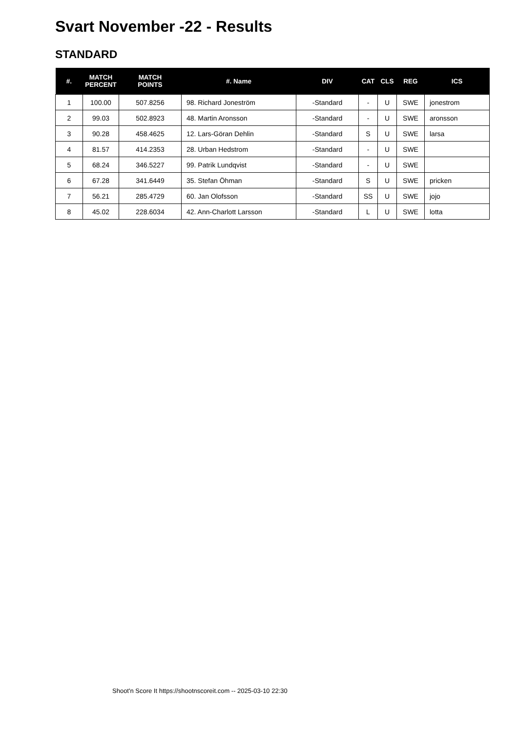Svart November -22 - Results
STANDARD
| #. | MATCH PERCENT | MATCH POINTS | #. Name | DIV | CAT | CLS | REG | ICS |
| --- | --- | --- | --- | --- | --- | --- | --- | --- |
| 1 | 100.00 | 507.8256 | 98. Richard Joneström | -Standard | - | U | SWE | jonestrom |
| 2 | 99.03 | 502.8923 | 48. Martin Aronsson | -Standard | - | U | SWE | aronsson |
| 3 | 90.28 | 458.4625 | 12. Lars-Göran Dehlin | -Standard | S | U | SWE | larsa |
| 4 | 81.57 | 414.2353 | 28. Urban Hedstrom | -Standard | - | U | SWE | |
| 5 | 68.24 | 346.5227 | 99. Patrik Lundqvist | -Standard | - | U | SWE | |
| 6 | 67.28 | 341.6449 | 35. Stefan Öhman | -Standard | S | U | SWE | pricken |
| 7 | 56.21 | 285.4729 | 60. Jan Olofsson | -Standard | SS | U | SWE | jojo |
| 8 | 45.02 | 228.6034 | 42. Ann-Charlott Larsson | -Standard | L | U | SWE | lotta |
Shoot'n Score It https://shootnscoreit.com -- 2025-03-10 22:30